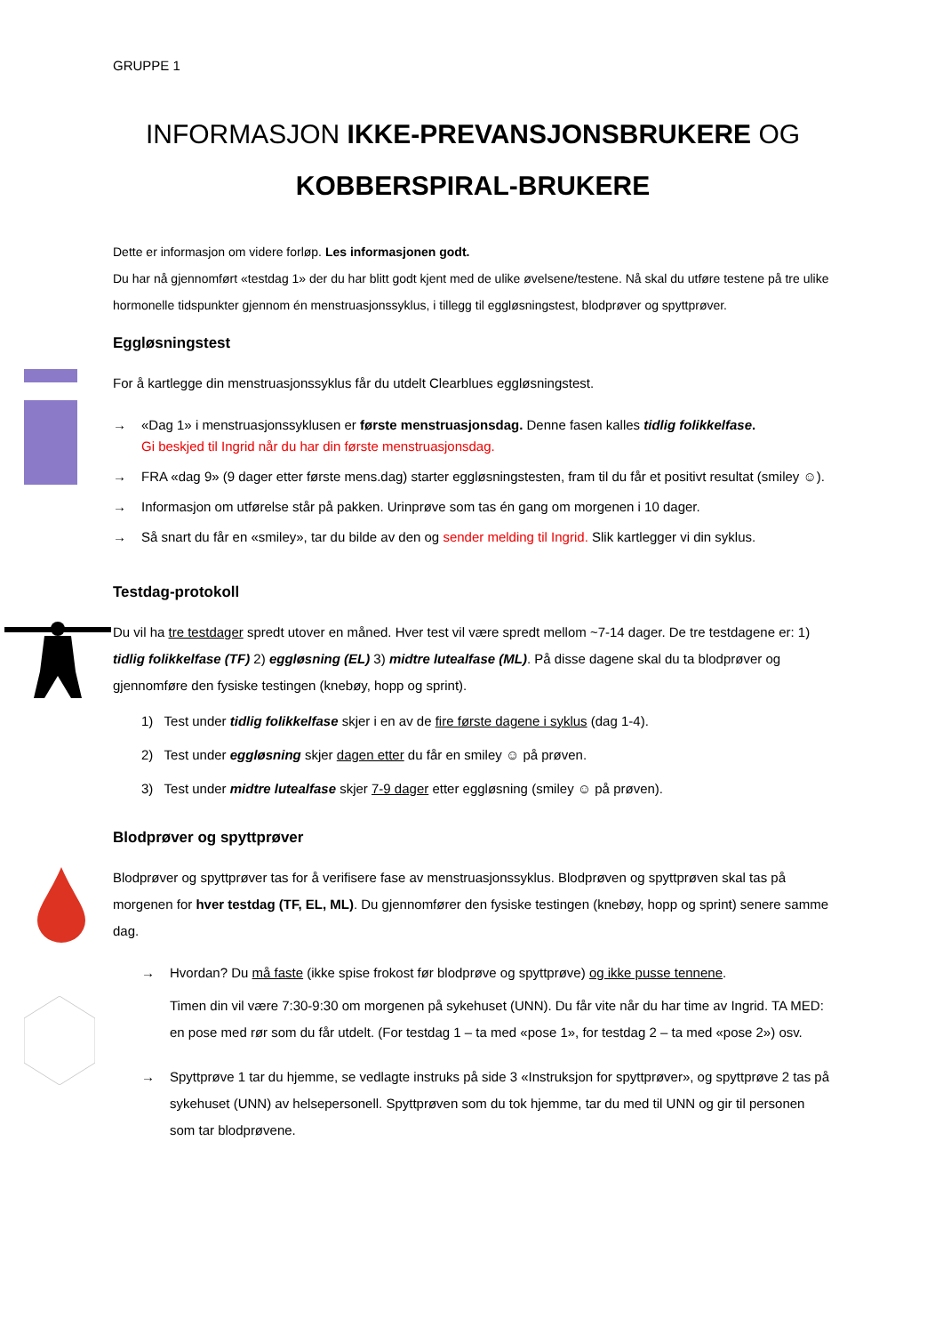GRUPPE 1
INFORMASJON IKKE-PREVANSJONSBRUKERE OG
KOBBERSPIRAL-BRUKERE
Dette er informasjon om videre forløp. Les informasjonen godt.
Du har nå gjennomført «testdag 1» der du har blitt godt kjent med de ulike øvelsene/testene. Nå skal du utføre testene på tre ulike hormonelle tidspunkter gjennom én menstruasjonssyklus, i tillegg til eggløsningstest, blodprøver og spyttprøver.
Eggløsningstest
For å kartlegge din menstruasjonssyklus får du utdelt Clearblues eggløsningstest.
→ «Dag 1» i menstruasjonssyklusen er første menstruasjonsdag. Denne fasen kalles tidlig folikkelfase.
Gi beskjed til Ingrid når du har din første menstruasjonsdag.
→ FRA «dag 9» (9 dager etter første mens.dag) starter eggløsningstesten, fram til du får et positivt resultat (smiley ☺).
→ Informasjon om utførelse står på pakken. Urinprøve som tas én gang om morgenen i 10 dager.
→ Så snart du får en «smiley», tar du bilde av den og sender melding til Ingrid. Slik kartlegger vi din syklus.
Testdag-protokoll
Du vil ha tre testdager spredt utover en måned. Hver test vil være spredt mellom ~7-14 dager. De tre testdagene er: 1) tidlig folikkelfase (TF) 2) eggløsning (EL) 3) midtre lutealfase (ML). På disse dagene skal du ta blodprøver og gjennomføre den fysiske testingen (knebøy, hopp og sprint).
1) Test under tidlig folikkelfase skjer i en av de fire første dagene i syklus (dag 1-4).
2) Test under eggløsning skjer dagen etter du får en smiley ☺ på prøven.
3) Test under midtre lutealfase skjer 7-9 dager etter eggløsning (smiley ☺ på prøven).
Blodprøver og spyttprøver
Blodprøver og spyttprøver tas for å verifisere fase av menstruasjonssyklus. Blodprøven og spyttprøven skal tas på morgenen for hver testdag (TF, EL, ML). Du gjennomfører den fysiske testingen (knebøy, hopp og sprint) senere samme dag.
→ Hvordan? Du må faste (ikke spise frokost før blodprøve og spyttprøve) og ikke pusse tennene.
Timen din vil være 7:30-9:30 om morgenen på sykehuset (UNN). Du får vite når du har time av Ingrid. TA MED: en pose med rør som du får utdelt. (For testdag 1 – ta med «pose 1», for testdag 2 – ta med «pose 2») osv.
→ Spyttprøve 1 tar du hjemme, se vedlagte instruks på side 3 «Instruksjon for spyttprøver», og spyttprøve 2 tas på sykehuset (UNN) av helsepersonell. Spyttprøven som du tok hjemme, tar du med til UNN og gir til personen som tar blodprøvene.